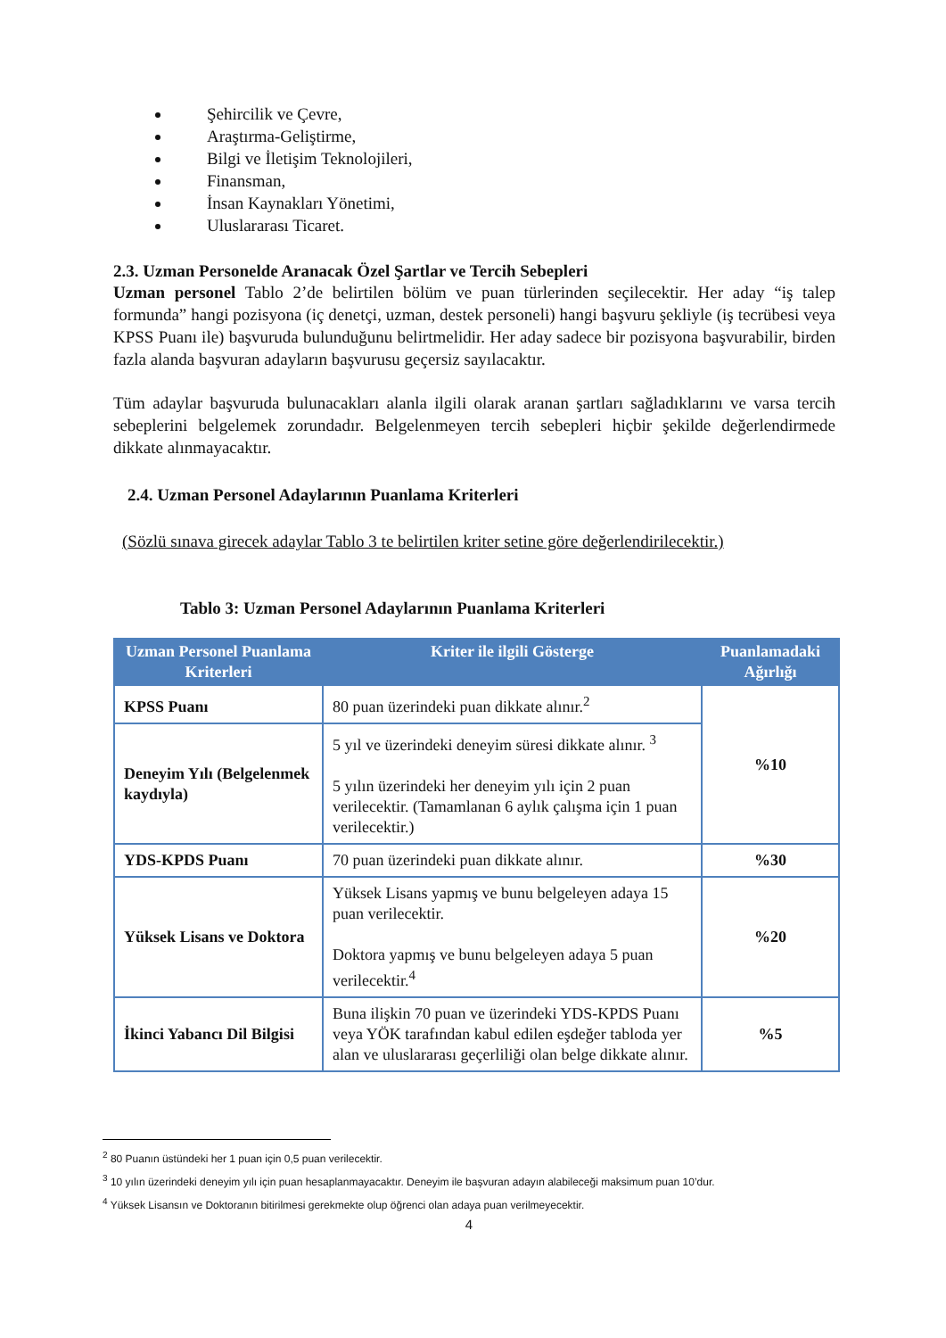Şehircilik ve Çevre,
Araştırma-Geliştirme,
Bilgi ve İletişim Teknolojileri,
Finansman,
İnsan Kaynakları Yönetimi,
Uluslararası Ticaret.
2.3. Uzman Personelde Aranacak Özel Şartlar ve Tercih Sebepleri
Uzman personel Tablo 2’de belirtilen bölüm ve puan türlerinden seçilecektir. Her aday “iş talep formunda” hangi pozisyona (iç denetçi, uzman, destek personeli) hangi başvuru şekliyle (iş tecrübesi veya KPSS Puanı ile) başvuruda bulunduğunu belirtmelidir. Her aday sadece bir pozisyona başvurabilir, birden fazla alanda başvuran adayların başvurusu geçersiz sayılacaktır.
Tüm adaylar başvuruda bulunacakları alanla ilgili olarak aranan şartları sağladıklarını ve varsa tercih sebeplerini belgelemek zorundadır. Belgelenmeyen tercih sebepleri hiçbir şekilde değerlendirmede dikkate alınmayacaktır.
2.4. Uzman Personel Adaylarının Puanlama Kriterleri
(Sözlü sınava girecek adaylar Tablo 3 te belirtilen kriter setine göre değerlendirilecektir.)
Tablo 3: Uzman Personel Adaylarının Puanlama Kriterleri
| Uzman Personel Puanlama Kriterleri | Kriter ile ilgili Gösterge | Puanlamadaki Ağırlığı |
| --- | --- | --- |
| KPSS Puanı | 80 puan üzerindeki puan dikkate alınır.<sup>2</sup> | %10 |
| Deneyim Yılı (Belgelenmek kaydıyla) | 5 yıl ve üzerindeki deneyim süresi dikkate alınır. <sup>3</sup> 5 yılın üzerindeki her deneyim yılı için 2 puan verilecektir. (Tamamlanan 6 aylık çalışma için 1 puan verilecektir.) | |
| YDS-KPDS Puanı | 70 puan üzerindeki puan dikkate alınır. | %30 |
| Yüksek Lisans ve Doktora | Yüksek Lisans yapmış ve bunu belgeleyen adaya 15 puan verilecektir. Doktora yapmış ve bunu belgeleyen adaya 5 puan verilecektir.<sup>4</sup> | %20 |
| İkinci Yabancı Dil Bilgisi | Buna ilişkin 70 puan ve üzerindeki YDS-KPDS Puanı veya YÖK tarafından kabul edilen eşdeğer tabloda yer alan ve uluslararası geçerliliği olan belge dikkate alınır. | %5 |
<sup>2</sup> 80 Puanın üstündeki her 1 puan için 0,5 puan verilecektir.
<sup>3</sup> 10 yılın üzerindeki deneyim yılı için puan hesaplanmayacaktır. Deneyim ile başvuran adayın alabileceği maksimum puan 10’dur.
<sup>4</sup> Yüksek Lisansın ve Doktoranın bitirilmesi gerekmekte olup öğrenci olan adaya puan verilmeyecektir.
4